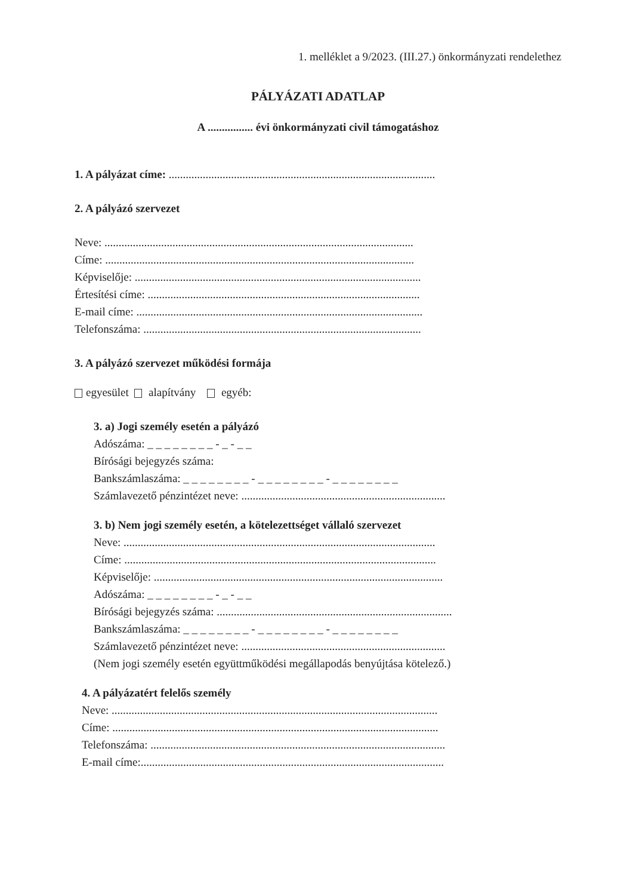1. melléklet a 9/2023. (III.27.) önkormányzati rendelethez
PÁLYÁZATI ADATLAP
A ................ évi önkormányzati civil támogatáshoz
1. A pályázat címe: ..............................................................................................
2. A pályázó szervezet
Neve: .............................................................................................................
Címe: .............................................................................................................
Képviselője: .....................................................................................................
Értesítési címe: ................................................................................................
E-mail címe: .....................................................................................................
Telefonszáma: ..................................................................................................
3. A pályázó szervezet működési formája
egyesület alapítvány egyéb:
3. a) Jogi személy esetén a pályázó
Adószáma: _ _ _ _ _ _ _ _ - _ - _ _
Bírósági bejegyzés száma:
Bankszámlaszáma: _ _ _ _ _ _ _ _ - _ _ _ _ _ _ _ _ - _ _ _ _ _ _ _ _
Számlavezető pénzintézet neve: ........................................................................
3. b) Nem jogi személy esetén, a kötelezettséget vállaló szervezet
Neve: ..............................................................................................................
Címe: ..............................................................................................................
Képviselője: ......................................................................................................
Adószáma: _ _ _ _ _ _ _ _ - _ - _ _
Bírósági bejegyzés száma: ...................................................................................
Bankszámlaszáma: _ _ _ _ _ _ _ _ - _ _ _ _ _ _ _ _ - _ _ _ _ _ _ _ _
Számlavezető pénzintézet neve: ........................................................................
(Nem jogi személy esetén együttműködési megállapodás benyújtása kötelező.)
4. A pályázatért felelős személy
Neve: ...................................................................................................................
Címe: ...................................................................................................................
Telefonszáma: ........................................................................................................
E-mail címe:...........................................................................................................